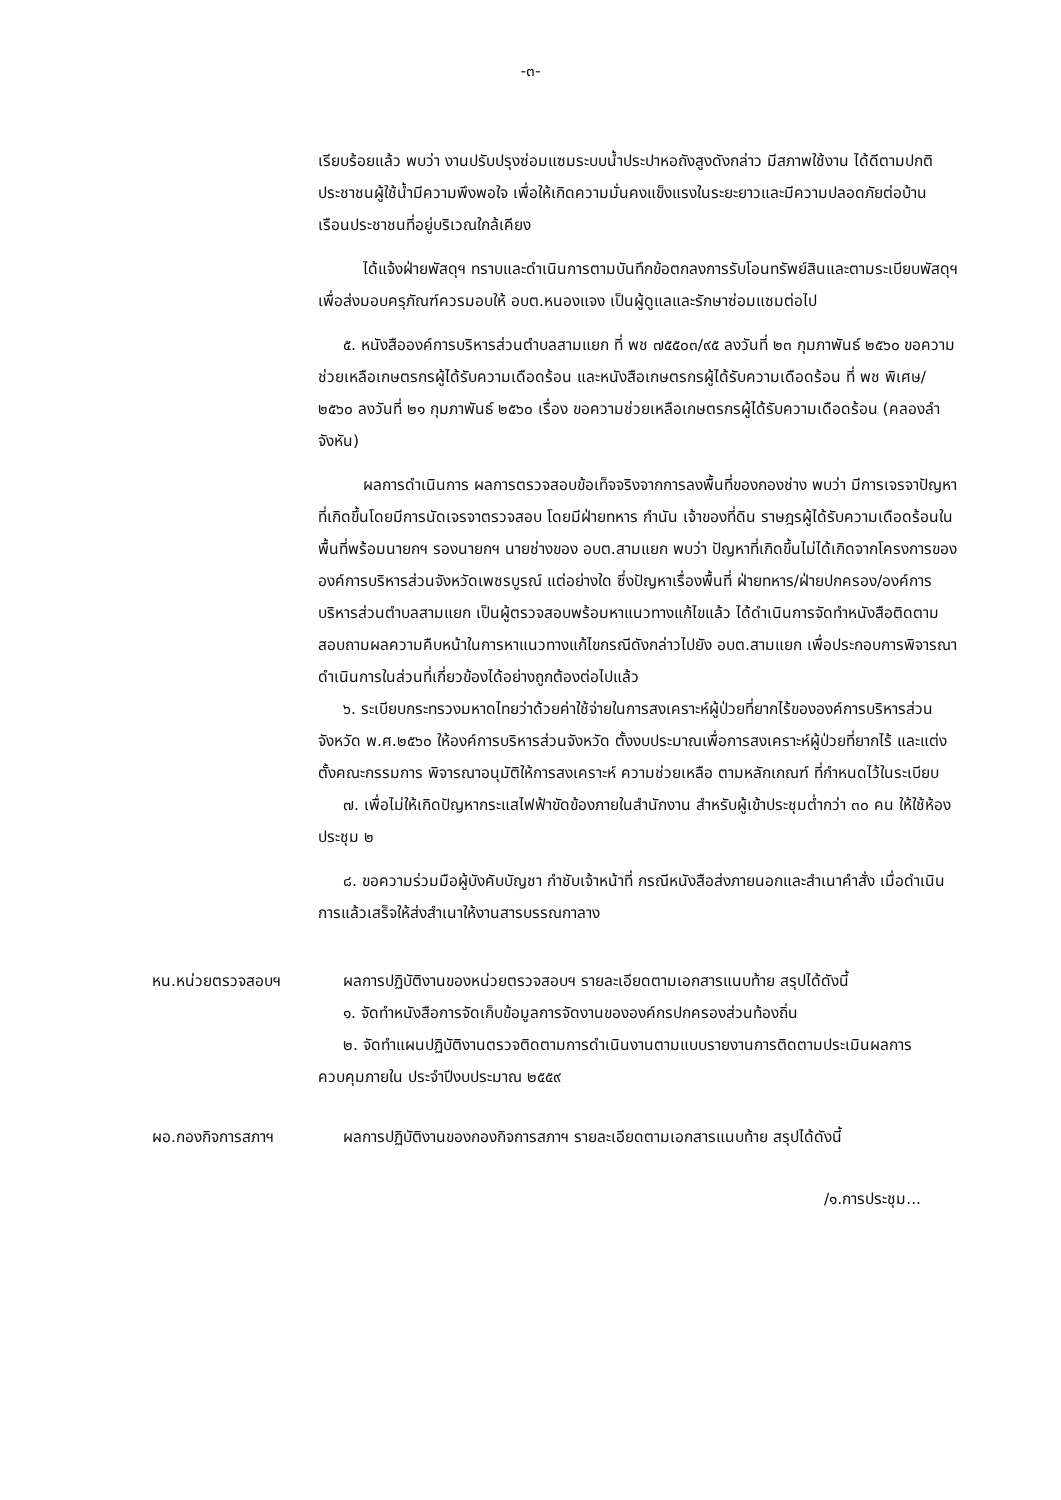-๓-
เรียบร้อยแล้ว พบว่า งานปรับปรุงซ่อมแซมระบบน้ำประปาหอถังสูงดังกล่าว มีสภาพใช้งาน ได้ดีตามปกติ ประชาชนผู้ใช้น้ำมีความพึงพอใจ เพื่อให้เกิดความมั่นคงแข็งแรงในระยะยาวและมีความปลอดภัยต่อบ้านเรือนประชาชนที่อยู่บริเวณใกล้เคียง
ได้แจ้งฝ่ายพัสดุฯ ทราบและดำเนินการตามบันทึกข้อตกลงการรับโอนทรัพย์สินและตามระเบียบพัสดุฯ เพื่อส่งมอบครุภัณฑ์ควรมอบให้ อบต.หนองแจง เป็นผู้ดูแลและรักษาซ่อมแซมต่อไป
๕. หนังสือองค์การบริหารส่วนตำบลสามแยก ที่ พช ๗๕๕๐๓/๙๕ ลงวันที่ ๒๓ กุมภาพันธ์ ๒๕๖๐ ขอความช่วยเหลือเกษตรกรผู้ได้รับความเดือดร้อน และหนังสือเกษตรกรผู้ได้รับความเดือดร้อน ที่ พช พิเศษ/๒๕๖๐ ลงวันที่ ๒๑ กุมภาพันธ์ ๒๕๖๐ เรื่อง ขอความช่วยเหลือเกษตรกรผู้ได้รับความเดือดร้อน (คลองลำจังหัน)
ผลการดำเนินการ ผลการตรวจสอบข้อเท็จจริงจากการลงพื้นที่ของกองช่าง พบว่า มีการเจรจาปัญหาที่เกิดขึ้นโดยมีการนัดเจรจาตรวจสอบ โดยมีฝ่ายทหาร กำนัน เจ้าของที่ดิน ราษฎรผู้ได้รับความเดือดร้อนในพื้นที่พร้อมนายกฯ รองนายกฯ นายช่างของ อบต.สามแยก พบว่า ปัญหาที่เกิดขึ้นไม่ได้เกิดจากโครงการขององค์การบริหารส่วนจังหวัดเพชรบูรณ์ แต่อย่างใด ซึ่งปัญหาเรื่องพื้นที่ ฝ่ายทหาร/ฝ่ายปกครอง/องค์การบริหารส่วนตำบลสามแยก เป็นผู้ตรวจสอบพร้อมหาแนวทางแก้ไขแล้ว ได้ดำเนินการจัดทำหนังสือติดตามสอบถามผลความคืบหน้าในการหาแนวทางแก้ไขกรณีดังกล่าวไปยัง อบต.สามแยก เพื่อประกอบการพิจารณาดำเนินการในส่วนที่เกี่ยวข้องได้อย่างถูกต้องต่อไปแล้ว
๖. ระเบียบกระทรวงมหาดไทยว่าด้วยค่าใช้จ่ายในการสงเคราะห์ผู้ป่วยที่ยากไร้ขององค์การบริหารส่วนจังหวัด พ.ศ.๒๕๖๐ ให้องค์การบริหารส่วนจังหวัด ตั้งงบประมาณเพื่อการสงเคราะห์ผู้ป่วยที่ยากไร้ และแต่งตั้งคณะกรรมการ พิจารณาอนุมัติให้การสงเคราะห์ ความช่วยเหลือ ตามหลักเกณฑ์ ที่กำหนดไว้ในระเบียบ
๗. เพื่อไม่ให้เกิดปัญหากระแสไฟฟ้าขัดข้องภายในสำนักงาน สำหรับผู้เข้าประชุมต่ำกว่า ๓๐ คน ให้ใช้ห้องประชุม ๒
๘. ขอความร่วมมือผู้บังคับบัญชา กำชับเจ้าหน้าที่ กรณีหนังสือส่งภายนอกและสำเนาคำสั่ง เมื่อดำเนินการแล้วเสร็จให้ส่งสำเนาให้งานสารบรรณกาลาง
หน.หน่วยตรวจสอบฯ ผลการปฏิบัติงานของหน่วยตรวจสอบฯ รายละเอียดตามเอกสารแนบท้าย สรุปได้ดังนี้
๑. จัดทำหนังสือการจัดเก็บข้อมูลการจัดงานขององค์กรปกครองส่วนท้องถิ่น
๒. จัดทำแผนปฏิบัติงานตรวจติดตามการดำเนินงานตามแบบรายงานการติดตามประเมินผลการควบคุมภายใน ประจำปีงบประมาณ ๒๕๕๙
ผอ.กองกิจการสภาฯ ผลการปฏิบัติงานของกองกิจการสภาฯ รายละเอียดตามเอกสารแนบท้าย สรุปได้ดังนี้
/๑.การประชุม...